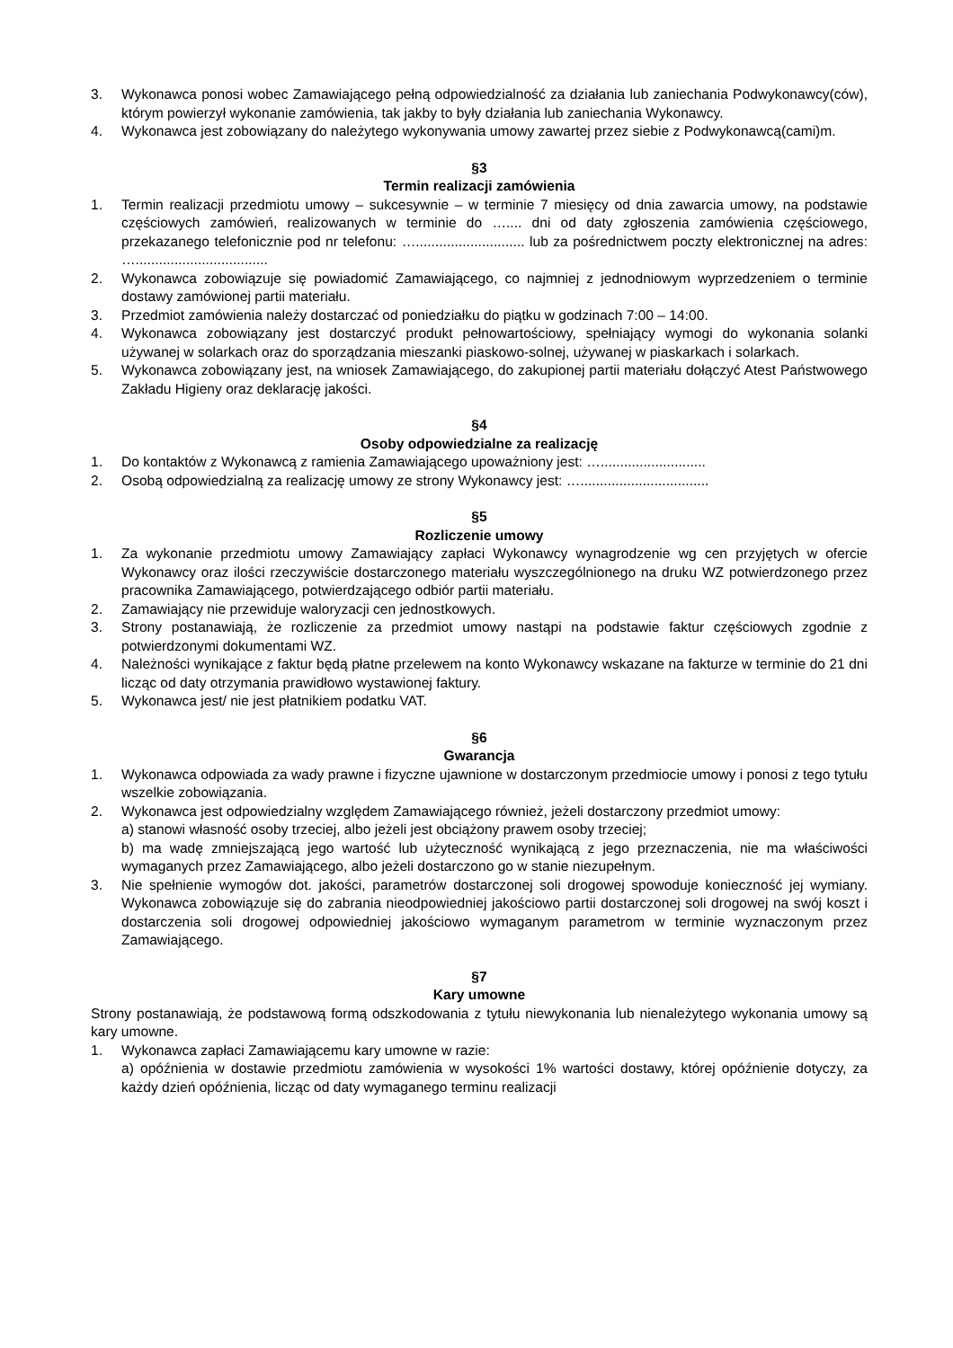3. Wykonawca ponosi wobec Zamawiającego pełną odpowiedzialność za działania lub zaniechania Podwykonawcy(ców), którym powierzył wykonanie zamówienia, tak jakby to były działania lub zaniechania Wykonawcy.
4. Wykonawca jest zobowiązany do należytego wykonywania umowy zawartej przez siebie z Podwykonawcą(cami)m.
§3
Termin realizacji zamówienia
1. Termin realizacji przedmiotu umowy – sukcesywnie – w terminie 7 miesięcy od dnia zawarcia umowy, na podstawie częściowych zamówień, realizowanych w terminie do ….... dni od daty zgłoszenia zamówienia częściowego, przekazanego telefonicznie pod nr telefonu: …............................ lub za pośrednictwem poczty elektronicznej na adres: …..................................
2. Wykonawca zobowiązuje się powiadomić Zamawiającego, co najmniej z jednodniowym wyprzedzeniem o terminie dostawy zamówionej partii materiału.
3. Przedmiot zamówienia należy dostarczać od poniedziałku do piątku w godzinach 7:00 – 14:00.
4. Wykonawca zobowiązany jest dostarczyć produkt pełnowartościowy, spełniający wymogi do wykonania solanki używanej w solarkach oraz do sporządzania mieszanki piaskowo-solnej, używanej w piaskarkach i solarkach.
5. Wykonawca zobowiązany jest, na wniosek Zamawiającego, do zakupionej partii materiału dołączyć Atest Państwowego Zakładu Higieny oraz deklarację jakości.
§4
Osoby odpowiedzialne za realizację
1. Do kontaktów z Wykonawcą z ramienia Zamawiającego upoważniony jest: …...........................
2. Osobą odpowiedzialną za realizację umowy ze strony Wykonawcy jest: ….................................
§5
Rozliczenie umowy
1. Za wykonanie przedmiotu umowy Zamawiający zapłaci Wykonawcy wynagrodzenie wg cen przyjętych w ofercie Wykonawcy oraz ilości rzeczywiście dostarczonego materiału wyszczególnionego na druku WZ potwierdzonego przez pracownika Zamawiającego, potwierdzającego odbiór partii materiału.
2. Zamawiający nie przewiduje waloryzacji cen jednostkowych.
3. Strony postanawiają, że rozliczenie za przedmiot umowy nastąpi na podstawie faktur częściowych zgodnie z potwierdzonymi dokumentami WZ.
4. Należności wynikające z faktur będą płatne przelewem na konto Wykonawcy wskazane na fakturze w terminie do 21 dni licząc od daty otrzymania prawidłowo wystawionej faktury.
5. Wykonawca jest/ nie jest płatnikiem podatku VAT.
§6
Gwarancja
1. Wykonawca odpowiada za wady prawne i fizyczne ujawnione w dostarczonym przedmiocie umowy i ponosi z tego tytułu wszelkie zobowiązania.
2. Wykonawca jest odpowiedzialny względem Zamawiającego również, jeżeli dostarczony przedmiot umowy:
a) stanowi własność osoby trzeciej, albo jeżeli jest obciążony prawem osoby trzeciej;
b) ma wadę zmniejszającą jego wartość lub użyteczność wynikającą z jego przeznaczenia, nie ma właściwości wymaganych przez Zamawiającego, albo jeżeli dostarczono go w stanie niezupełnym.
3. Nie spełnienie wymogów dot. jakości, parametrów dostarczonej soli drogowej spowoduje konieczność jej wymiany. Wykonawca zobowiązuje się do zabrania nieodpowiedniej jakościowo partii dostarczonej soli drogowej na swój koszt i dostarczenia soli drogowej odpowiedniej jakościowo wymaganym parametrom w terminie wyznaczonym przez Zamawiającego.
§7
Kary umowne
Strony postanawiają, że podstawową formą odszkodowania z tytułu niewykonania lub nienależytego wykonania umowy są kary umowne.
1. Wykonawca zapłaci Zamawiającemu kary umowne w razie:
a) opóźnienia w dostawie przedmiotu zamówienia w wysokości 1% wartości dostawy, której opóźnienie dotyczy, za każdy dzień opóźnienia, licząc od daty wymaganego terminu realizacji